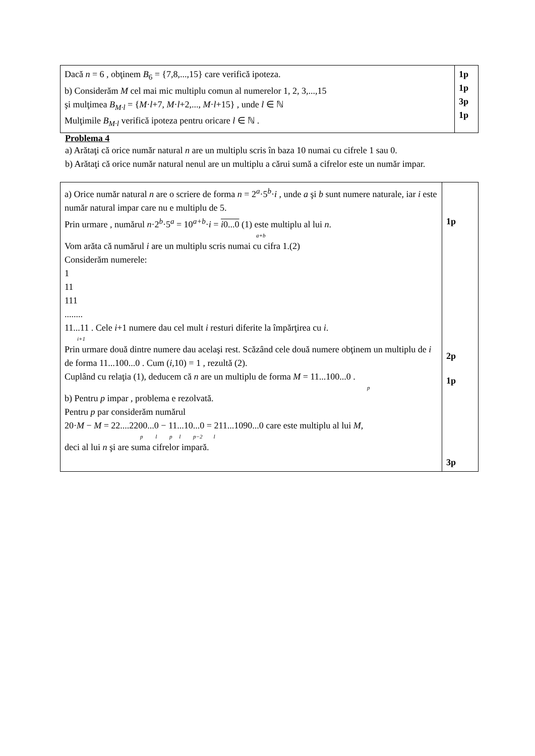| Dacă n = 6 , obţinem B<sub>6</sub> = {7,8,...,15} care verifică ipoteza. b) Considerăm M cel mai mic multiplu comun al numerelor 1, 2, 3,...,15 şi mulţimea B<sub>M·l</sub> = { M · l +7, M · l +2,..., M · l +15} , unde l ∈ ℕ Mulţimile B<sub>M·l</sub> verifică ipoteza pentru oricare l ∈ ℕ . | 1p 1p 3p 1p |
Problema 4
a) Arătaţi că orice număr natural n are un multiplu scris în baza 10 numai cu cifrele 1 sau 0.
b) Arătaţi că orice număr natural nenul are un multiplu a cărui sumă a cifrelor este un număr impar.
| a) Orice număr natural n are o scriere de forma n = 2<sup>a</sup>·5<sup>b</sup>· i , unde a şi b sunt numere naturale, iar i este număr natural impar care nu e multiplu de 5. Prin urmare , numărul n ·2<sup>b</sup>·5<sup>a</sup> = 10<sup>a+b</sup>· i = i 0...0 (1) este multiplu al lui n . a+b Vom arăta că numărul i are un multiplu scris numai cu cifra 1.(2) Considerăm numerele: 1 11 111 ........ 11...11 . Cele i +1 numere dau cel mult i resturi diferite la împărţirea cu i . i+1 Prin urmare două dintre numere dau acelaşi rest. Scăzând cele două numere obţinem un multiplu de i de forma 11...100...0 . Cum ( i ,10) = 1 , rezultă (2). Cuplând cu relaţia (1), deducem că n are un multiplu de forma M = 11...100...0 . p b) Pentru p impar , problema e rezolvată. Pentru p par considerăm numărul 20· M − M = 22....2200...0 − 11...10...0 = 211...1090...0 care este multiplu al lui M , p l p l p−2 l deci al lui n şi are suma cifrelor impară. | 1p 2p 1p 3p |